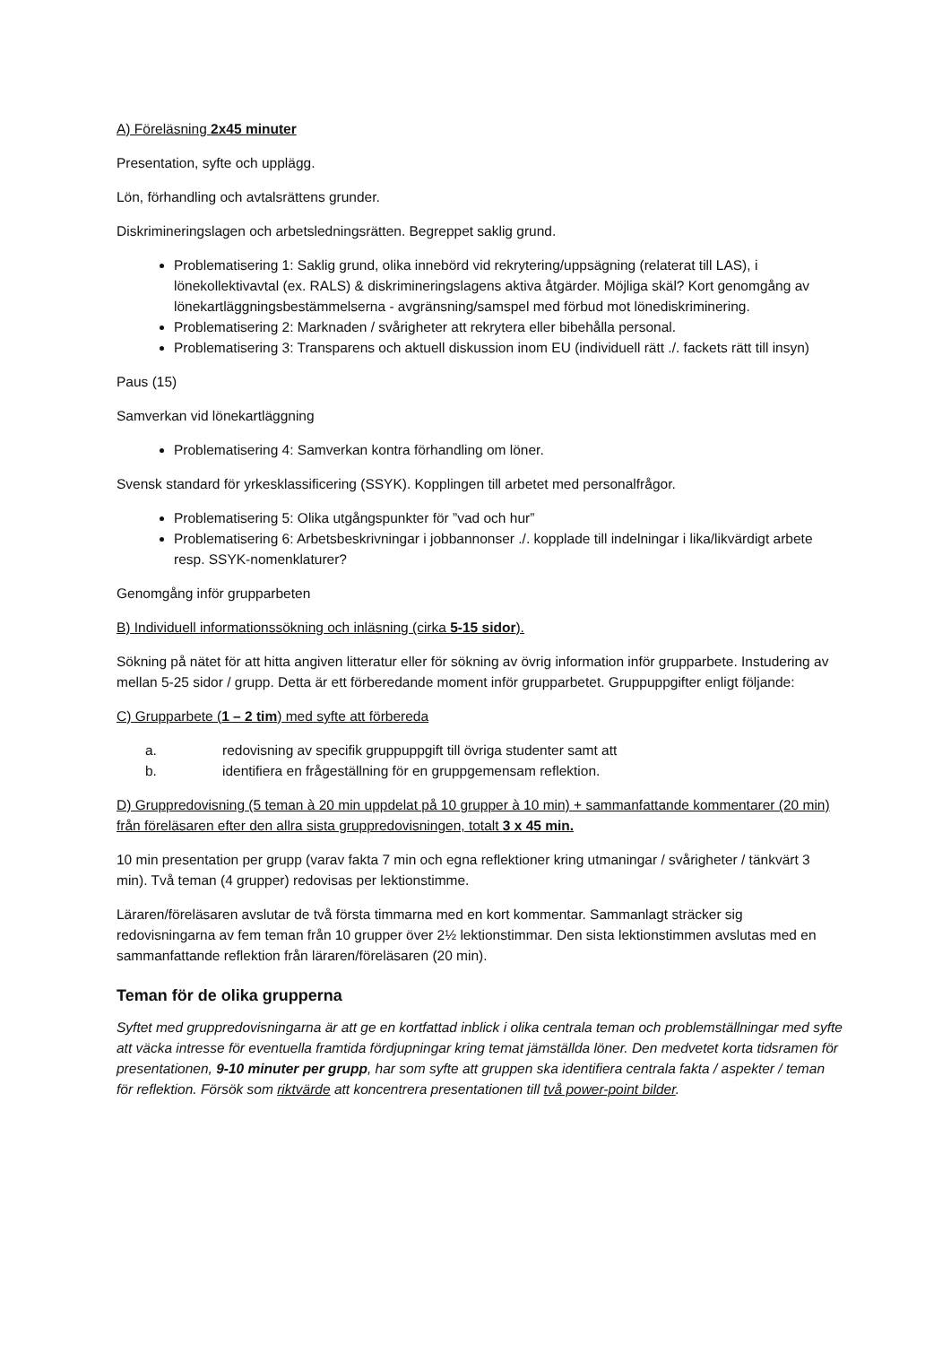A) Föreläsning 2x45 minuter
Presentation, syfte och upplägg.
Lön, förhandling och avtalsrättens grunder.
Diskrimineringslagen och arbetsledningsrätten. Begreppet saklig grund.
Problematisering 1: Saklig grund, olika innebörd vid rekrytering/uppsägning (relaterat till LAS), i lönekollektivavtal (ex. RALS) & diskrimineringslagens aktiva åtgärder. Möjliga skäl? Kort genomgång av lönekartläggningsbestämmelserna - avgränsning/samspel med förbud mot lönediskriminering.
Problematisering 2: Marknaden / svårigheter att rekrytera eller bibehålla personal.
Problematisering 3: Transparens och aktuell diskussion inom EU (individuell rätt ./. fackets rätt till insyn)
Paus (15)
Samverkan vid lönekartläggning
Problematisering 4: Samverkan kontra förhandling om löner.
Svensk standard för yrkesklassificering (SSYK). Kopplingen till arbetet med personalfrågor.
Problematisering 5: Olika utgångspunkter för ”vad och hur”
Problematisering 6: Arbetsbeskrivningar i jobbannonser ./. kopplade till indelningar i lika/likvärdigt arbete resp. SSYK-nomenklaturer?
Genomgång inför grupparbeten
B) Individuell informationssökning och inläsning (cirka 5-15 sidor).
Sökning på nätet för att hitta angiven litteratur eller för sökning av övrig information inför grupparbete. Instudering av mellan 5-25 sidor / grupp. Detta är ett förberedande moment inför grupparbetet. Gruppuppgifter enligt följande:
C) Grupparbete (1 – 2 tim) med syfte att förbereda
a. redovisning av specifik gruppuppgift till övriga studenter samt att
b. identifiera en frågeställning för en gruppgemensam reflektion.
D) Gruppredovisning (5 teman à 20 min uppdelat på 10 grupper à 10 min) + sammanfattande kommentarer (20 min) från föreläsaren efter den allra sista gruppredovisningen, totalt 3 x 45 min.
10 min presentation per grupp (varav fakta 7 min och egna reflektioner kring utmaningar / svårigheter / tänkvärt 3 min). Två teman (4 grupper) redovisas per lektionstimme.
Läraren/föreläsaren avslutar de två första timmarna med en kort kommentar. Sammanlagt sträcker sig redovisningarna av fem teman från 10 grupper över 2½ lektionstimmar. Den sista lektionstimmen avslutas med en sammanfattande reflektion från läraren/föreläsaren (20 min).
Teman för de olika grupperna
Syftet med gruppredovisningarna är att ge en kortfattad inblick i olika centrala teman och problemställningar med syfte att väcka intresse för eventuella framtida fördjupningar kring temat jämställda löner. Den medvetet korta tidsramen för presentationen, 9-10 minuter per grupp, har som syfte att gruppen ska identifiera centrala fakta / aspekter / teman för reflektion. Försök som riktvärde att koncentrera presentationen till två power-point bilder.